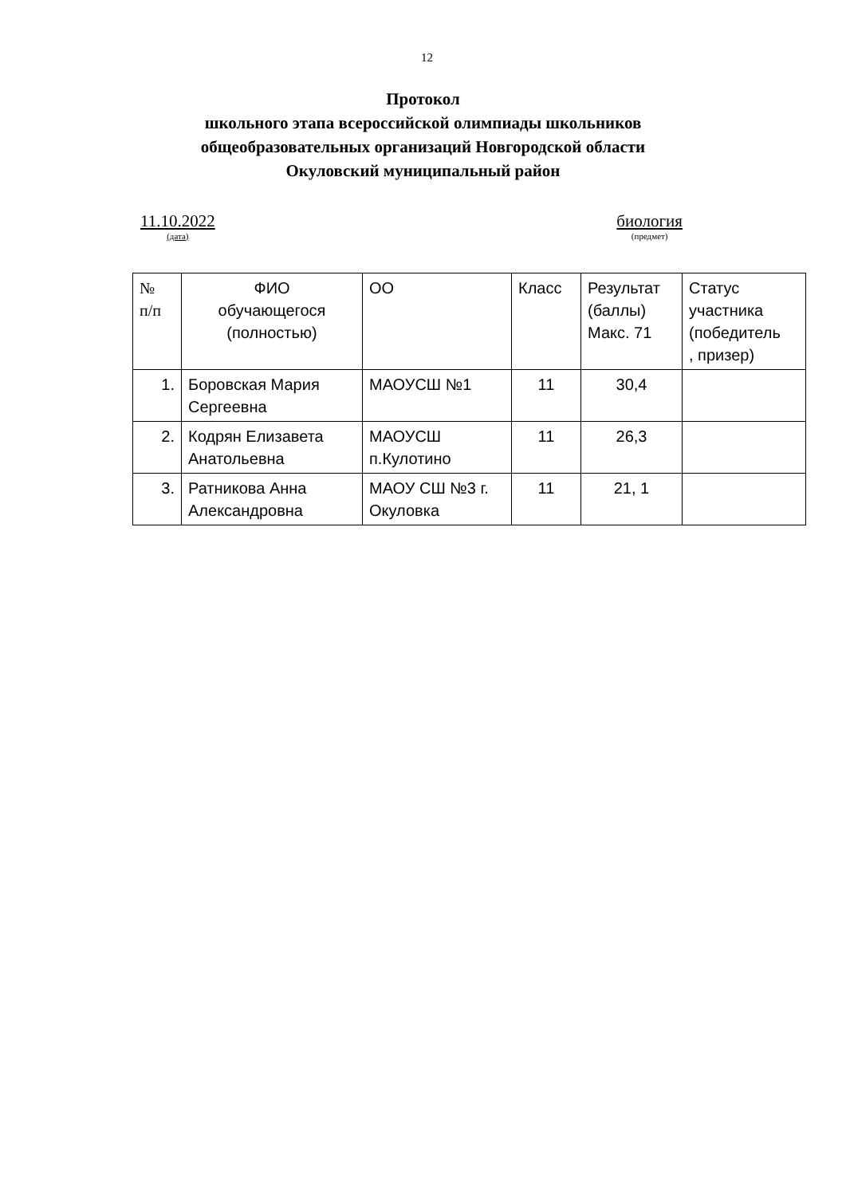12
Протокол
школьного этапа всероссийской олимпиады школьников
общеобразовательных организаций Новгородской области
Окуловский муниципальный район
11.10.2022
(дата)
биология
(предмет)
| № п/п | ФИО обучающегося (полностью) | ОО | Класс | Результат (баллы) Макс. 71 | Статус участника (победитель , призер) |
| --- | --- | --- | --- | --- | --- |
| 1. | Боровская Мария Сергеевна | МАОУСШ №1 | 11 | 30,4 | |
| 2. | Кодрян Елизавета Анатольевна | МАОУСШ п.Кулотино | 11 | 26,3 | |
| 3. | Ратникова Анна Александровна | МАОУ СШ №3 г. Окуловка | 11 | 21, 1 | |